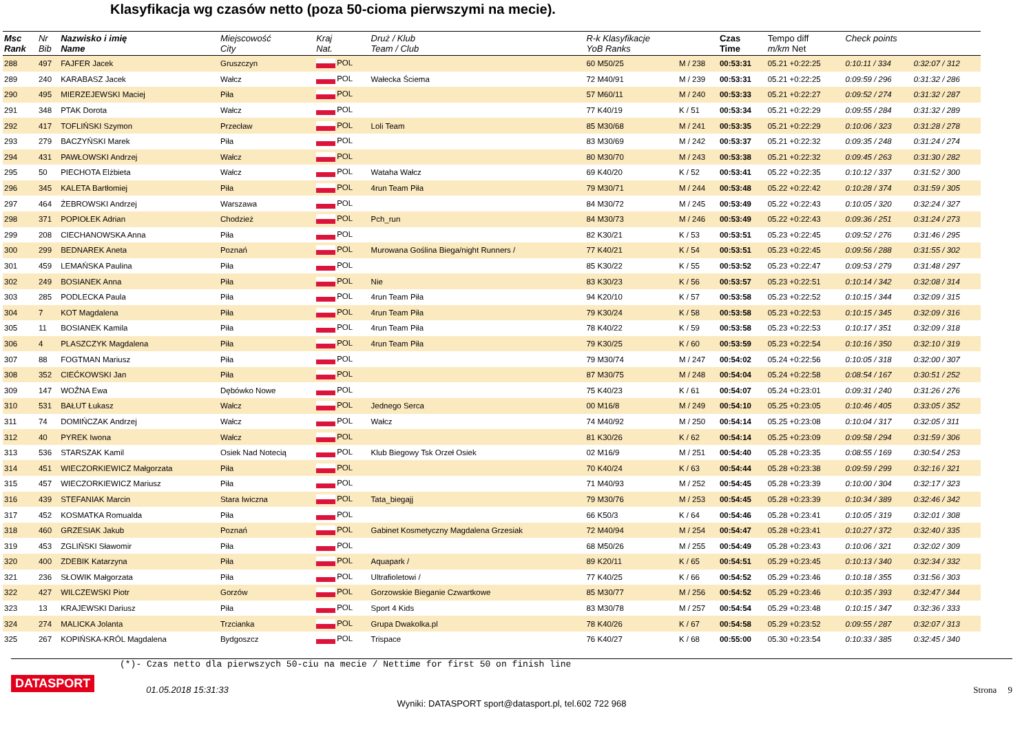Klasyfikacja wg czasów netto (poza 50-cioma pierwszymi na mecie).
| Msc Rank | Nr Bib | Nazwisko i imię Name | Miejscowość City | Kraj Nat. | Druż / Klub Team / Club | R-k Klasyfikacje YoB Ranks | | Czas Time | Tempo diff m/km Net | Check points | |
| --- | --- | --- | --- | --- | --- | --- | --- | --- | --- | --- | --- |
| 288 | 497 | FAJFER Jacek | Gruszczyn | POL | | 60 M50/25 | M / 238 | 00:53:31 | 05.21 +0:22:25 | 0:10:11 / 334 | 0:32:07 / 312 |
| 289 | 240 | KARABASZ Jacek | Wałcz | POL | Wałecka Ściema | 72 M40/91 | M / 239 | 00:53:31 | 05.21 +0:22:25 | 0:09:59 / 296 | 0:31:32 / 286 |
| 290 | 495 | MIERZEJEWSKI Maciej | Piła | POL | | 57 M60/11 | M / 240 | 00:53:33 | 05.21 +0:22:27 | 0:09:52 / 274 | 0:31:32 / 287 |
| 291 | 348 | PTAK Dorota | Wałcz | POL | | 77 K40/19 | K / 51 | 00:53:34 | 05.21 +0:22:29 | 0:09:55 / 284 | 0:31:32 / 289 |
| 292 | 417 | TOFLIŃSKI Szymon | Przecław | POL | Loli Team | 85 M30/68 | M / 241 | 00:53:35 | 05.21 +0:22:29 | 0:10:06 / 323 | 0:31:28 / 278 |
| 293 | 279 | BACZYŃSKI Marek | Piła | POL | | 83 M30/69 | M / 242 | 00:53:37 | 05.21 +0:22:32 | 0:09:35 / 248 | 0:31:24 / 274 |
| 294 | 431 | PAWŁOWSKI Andrzej | Wałcz | POL | | 80 M30/70 | M / 243 | 00:53:38 | 05.21 +0:22:32 | 0:09:45 / 263 | 0:31:30 / 282 |
| 295 | 50 | PIECHOTA Elżbieta | Wałcz | POL | Wataha Wałcz | 69 K40/20 | K / 52 | 00:53:41 | 05.22 +0:22:35 | 0:10:12 / 337 | 0:31:52 / 300 |
| 296 | 345 | KALETA Bartłomiej | Piła | POL | 4run Team Piła | 79 M30/71 | M / 244 | 00:53:48 | 05.22 +0:22:42 | 0:10:28 / 374 | 0:31:59 / 305 |
| 297 | 464 | ŻEBROWSKI Andrzej | Warszawa | POL | | 84 M30/72 | M / 245 | 00:53:49 | 05.22 +0:22:43 | 0:10:05 / 320 | 0:32:24 / 327 |
| 298 | 371 | POPIOŁEK Adrian | Chodzież | POL | Pch_run | 84 M30/73 | M / 246 | 00:53:49 | 05.22 +0:22:43 | 0:09:36 / 251 | 0:31:24 / 273 |
| 299 | 208 | CIECHANOWSKA Anna | Piła | POL | | 82 K30/21 | K / 53 | 00:53:51 | 05.23 +0:22:45 | 0:09:52 / 276 | 0:31:46 / 295 |
| 300 | 299 | BEDNAREK Aneta | Poznań | POL | Murowana Goślina Biega/night Runners / | 77 K40/21 | K / 54 | 00:53:51 | 05.23 +0:22:45 | 0:09:56 / 288 | 0:31:55 / 302 |
| 301 | 459 | LEMAŃSKA Paulina | Piła | POL | | 85 K30/22 | K / 55 | 00:53:52 | 05.23 +0:22:47 | 0:09:53 / 279 | 0:31:48 / 297 |
| 302 | 249 | BOSIANEK Anna | Piła | POL | Nie | 83 K30/23 | K / 56 | 00:53:57 | 05.23 +0:22:51 | 0:10:14 / 342 | 0:32:08 / 314 |
| 303 | 285 | PODLECKA Paula | Piła | POL | 4run Team Piła | 94 K20/10 | K / 57 | 00:53:58 | 05.23 +0:22:52 | 0:10:15 / 344 | 0:32:09 / 315 |
| 304 | 7 | KOT Magdalena | Piła | POL | 4run Team Piła | 79 K30/24 | K / 58 | 00:53:58 | 05.23 +0:22:53 | 0:10:15 / 345 | 0:32:09 / 316 |
| 305 | 11 | BOSIANEK Kamila | Piła | POL | 4run Team Piła | 78 K40/22 | K / 59 | 00:53:58 | 05.23 +0:22:53 | 0:10:17 / 351 | 0:32:09 / 318 |
| 306 | 4 | PLASZCZYK Magdalena | Piła | POL | 4run Team Piła | 79 K30/25 | K / 60 | 00:53:59 | 05.23 +0:22:54 | 0:10:16 / 350 | 0:32:10 / 319 |
| 307 | 88 | FOGTMAN Mariusz | Piła | POL | | 79 M30/74 | M / 247 | 00:54:02 | 05.24 +0:22:56 | 0:10:05 / 318 | 0:32:00 / 307 |
| 308 | 352 | CIEĆKOWSKI Jan | Piła | POL | | 87 M30/75 | M / 248 | 00:54:04 | 05.24 +0:22:58 | 0:08:54 / 167 | 0:30:51 / 252 |
| 309 | 147 | WOŹNA Ewa | Dębówko Nowe | POL | | 75 K40/23 | K / 61 | 00:54:07 | 05.24 +0:23:01 | 0:09:31 / 240 | 0:31:26 / 276 |
| 310 | 531 | BAŁUT Łukasz | Wałcz | POL | Jednego Serca | 00 M16/8 | M / 249 | 00:54:10 | 05.25 +0:23:05 | 0:10:46 / 405 | 0:33:05 / 352 |
| 311 | 74 | DOMIŃCZAK Andrzej | Wałcz | POL | Wałcz | 74 M40/92 | M / 250 | 00:54:14 | 05.25 +0:23:08 | 0:10:04 / 317 | 0:32:05 / 311 |
| 312 | 40 | PYREK Iwona | Wałcz | POL | | 81 K30/26 | K / 62 | 00:54:14 | 05.25 +0:23:09 | 0:09:58 / 294 | 0:31:59 / 306 |
| 313 | 536 | STARSZAK Kamil | Osiek Nad Notecią | POL | Klub Biegowy Tsk Orzeł Osiek | 02 M16/9 | M / 251 | 00:54:40 | 05.28 +0:23:35 | 0:08:55 / 169 | 0:30:54 / 253 |
| 314 | 451 | WIECZORKIEWICZ Małgorzata | Piła | POL | | 70 K40/24 | K / 63 | 00:54:44 | 05.28 +0:23:38 | 0:09:59 / 299 | 0:32:16 / 321 |
| 315 | 457 | WIECZORKIEWICZ Mariusz | Piła | POL | | 71 M40/93 | M / 252 | 00:54:45 | 05.28 +0:23:39 | 0:10:00 / 304 | 0:32:17 / 323 |
| 316 | 439 | STEFANIAK Marcin | Stara Iwiczna | POL | Tata_biegajj | 79 M30/76 | M / 253 | 00:54:45 | 05.28 +0:23:39 | 0:10:34 / 389 | 0:32:46 / 342 |
| 317 | 452 | KOSMATKA Romualda | Piła | POL | | 66 K50/3 | K / 64 | 00:54:46 | 05.28 +0:23:41 | 0:10:05 / 319 | 0:32:01 / 308 |
| 318 | 460 | GRZESIAK Jakub | Poznań | POL | Gabinet Kosmetyczny Magdalena Grzesiak | 72 M40/94 | M / 254 | 00:54:47 | 05.28 +0:23:41 | 0:10:27 / 372 | 0:32:40 / 335 |
| 319 | 453 | ZGLIŃSKI Sławomir | Piła | POL | | 68 M50/26 | M / 255 | 00:54:49 | 05.28 +0:23:43 | 0:10:06 / 321 | 0:32:02 / 309 |
| 320 | 400 | ZDEBIK Katarzyna | Piła | POL | Aquapark / | 89 K20/11 | K / 65 | 00:54:51 | 05.29 +0:23:45 | 0:10:13 / 340 | 0:32:34 / 332 |
| 321 | 236 | SŁOWIK Małgorzata | Piła | POL | Ultrafioletowi / | 77 K40/25 | K / 66 | 00:54:52 | 05.29 +0:23:46 | 0:10:18 / 355 | 0:31:56 / 303 |
| 322 | 427 | WILCZEWSKI Piotr | Gorzów | POL | Gorzowskie Bieganie Czwartkowe | 85 M30/77 | M / 256 | 00:54:52 | 05.29 +0:23:46 | 0:10:35 / 393 | 0:32:47 / 344 |
| 323 | 13 | KRAJEWSKI Dariusz | Piła | POL | Sport 4 Kids | 83 M30/78 | M / 257 | 00:54:54 | 05.29 +0:23:48 | 0:10:15 / 347 | 0:32:36 / 333 |
| 324 | 274 | MALICKA Jolanta | Trzcianka | POL | Grupa Dwakolka.pl | 78 K40/26 | K / 67 | 00:54:58 | 05.29 +0:23:52 | 0:09:55 / 287 | 0:32:07 / 313 |
| 325 | 267 | KOPIŃSKA-KRÓL Magdalena | Bydgoszcz | POL | Trispace | 76 K40/27 | K / 68 | 00:55:00 | 05.30 +0:23:54 | 0:10:33 / 385 | 0:32:45 / 340 |
(*)- Czas netto dla pierwszych 50-ciu na mecie / Nettime for first 50 on finish line
DATASPORT
01.05.2018 15:31:33 Strona 9
Wyniki: DATASPORT sport@datasport.pl, tel.602 722 968